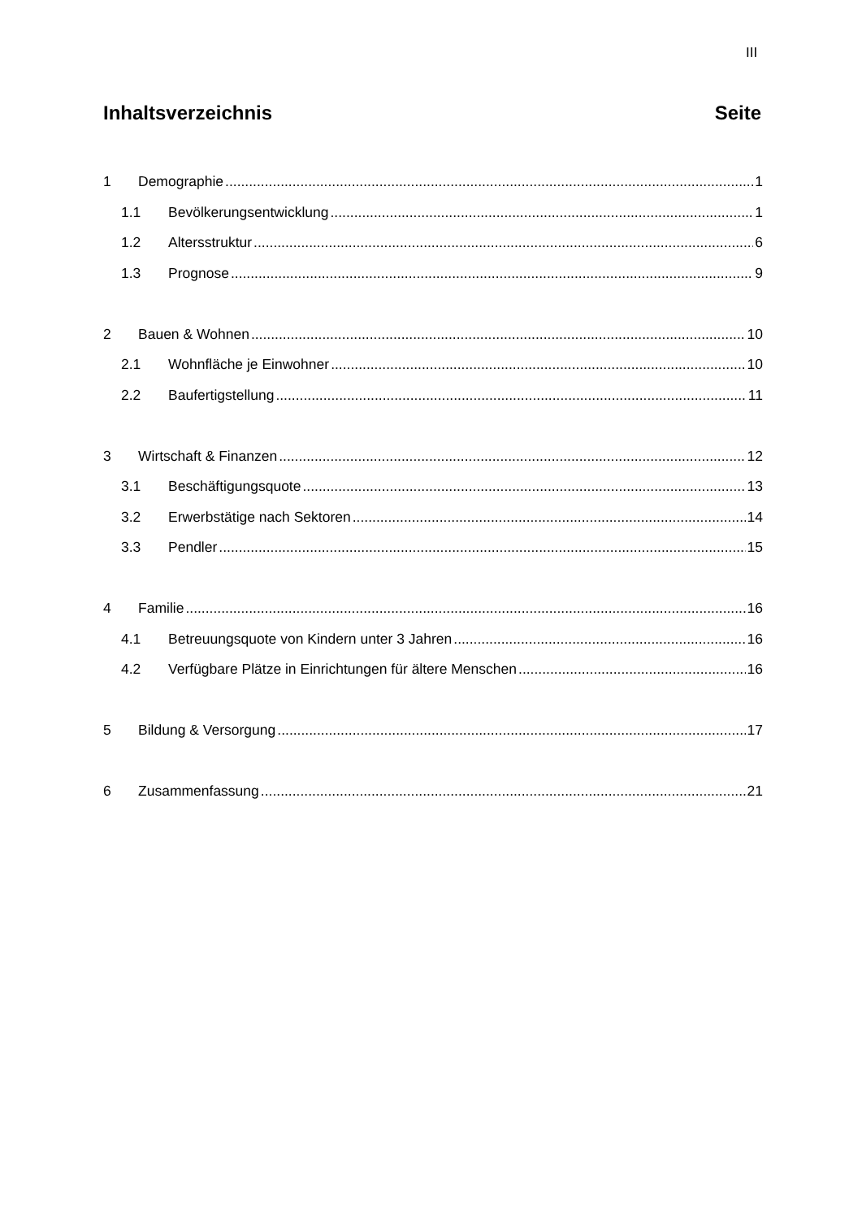III
Inhaltsverzeichnis Seite
1 Demographie 1
1.1 Bevölkerungsentwicklung 1
1.2 Altersstruktur 6
1.3 Prognose 9
2 Bauen & Wohnen 10
2.1 Wohnfläche je Einwohner 10
2.2 Baufertigstellung 11
3 Wirtschaft & Finanzen 12
3.1 Beschäftigungsquote 13
3.2 Erwerbstätige nach Sektoren 14
3.3 Pendler 15
4 Familie 16
4.1 Betreuungsquote von Kindern unter 3 Jahren 16
4.2 Verfügbare Plätze in Einrichtungen für ältere Menschen 16
5 Bildung & Versorgung 17
6 Zusammenfassung 21